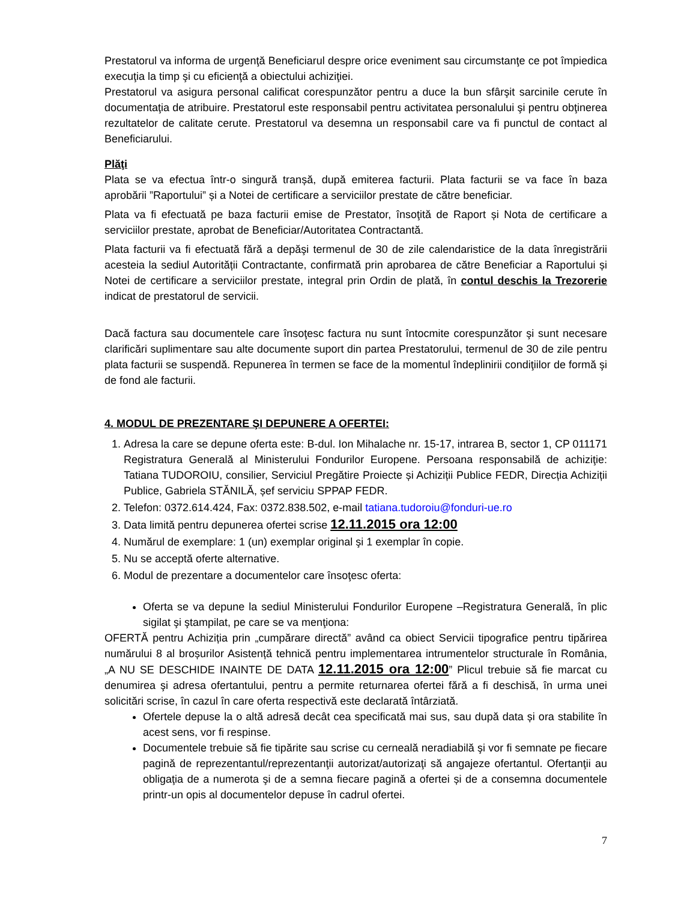Prestatorul va informa de urgenţă Beneficiarul despre orice eveniment sau circumstanţe ce pot împiedica execuţia la timp şi cu eficienţă a obiectului achiziţiei.
Prestatorul va asigura personal calificat corespunzător pentru a duce la bun sfârşit sarcinile cerute în documentaţia de atribuire. Prestatorul este responsabil pentru activitatea personalului şi pentru obţinerea rezultatelor de calitate cerute. Prestatorul va desemna un responsabil care va fi punctul de contact al Beneficiarului.
Plăţi
Plata se va efectua într-o singură tranșă, după emiterea facturii. Plata facturii se va face în baza aprobării ”Raportului” și a Notei de certificare a serviciilor prestate de către beneficiar.
Plata va fi efectuată pe baza facturii emise de Prestator, însoţită de Raport și Nota de certificare a serviciilor prestate, aprobat de Beneficiar/Autoritatea Contractantă.
Plata facturii va fi efectuată fără a depăşi termenul de 30 de zile calendaristice de la data înregistrării acesteia la sediul Autorității Contractante, confirmată prin aprobarea de către Beneficiar a Raportului și Notei de certificare a serviciilor prestate, integral prin Ordin de plată, în contul deschis la Trezorerie indicat de prestatorul de servicii.
Dacă factura sau documentele care însoţesc factura nu sunt întocmite corespunzător şi sunt necesare clarificări suplimentare sau alte documente suport din partea Prestatorului, termenul de 30 de zile pentru plata facturii se suspendă. Repunerea în termen se face de la momentul îndeplinirii condiţiilor de formă şi de fond ale facturii.
4. MODUL DE PREZENTARE ŞI DEPUNERE A OFERTEI:
1. Adresa la care se depune oferta este: B-dul. Ion Mihalache nr. 15-17, intrarea B, sector 1, CP 011171 Registratura Generală al Ministerului Fondurilor Europene. Persoana responsabilă de achiziţie: Tatiana TUDOROIU, consilier, Serviciul Pregătire Proiecte și Achiziții Publice FEDR, Direcția Achiziții Publice, Gabriela STĂNILĂ, șef serviciu SPPAP FEDR.
2. Telefon: 0372.614.424, Fax: 0372.838.502, e-mail tatiana.tudoroiu@fonduri-ue.ro
3. Data limită pentru depunerea ofertei scrise 12.11.2015 ora 12:00
4. Numărul de exemplare: 1 (un) exemplar original şi 1 exemplar în copie.
5. Nu se acceptă oferte alternative.
6. Modul de prezentare a documentelor care însoţesc oferta:
Oferta se va depune la sediul Ministerului Fondurilor Europene –Registratura Generală, în plic sigilat şi ştampilat, pe care se va menţiona:
OFERTĂ pentru Achiziția prin „cumpărare directă” având ca obiect Servicii tipografice pentru tipărirea numărului 8 al broșurilor Asistență tehnică pentru implementarea intrumentelor structurale în România, „A NU SE DESCHIDE INAINTE DE DATA 12.11.2015 ora 12:00” Plicul trebuie să fie marcat cu denumirea şi adresa ofertantului, pentru a permite returnarea ofertei fără a fi deschisă, în urma unei solicitări scrise, în cazul în care oferta respectivă este declarată întârziată.
Ofertele depuse la o altă adresă decât cea specificată mai sus, sau după data și ora stabilite în acest sens, vor fi respinse.
Documentele trebuie să fie tipărite sau scrise cu cerneală neradiabilă şi vor fi semnate pe fiecare pagină de reprezentantul/reprezentanţii autorizat/autorizaţi să angajeze ofertantul. Ofertanţii au obligaţia de a numerota şi de a semna fiecare pagină a ofertei și de a consemna documentele printr-un opis al documentelor depuse în cadrul ofertei.
7